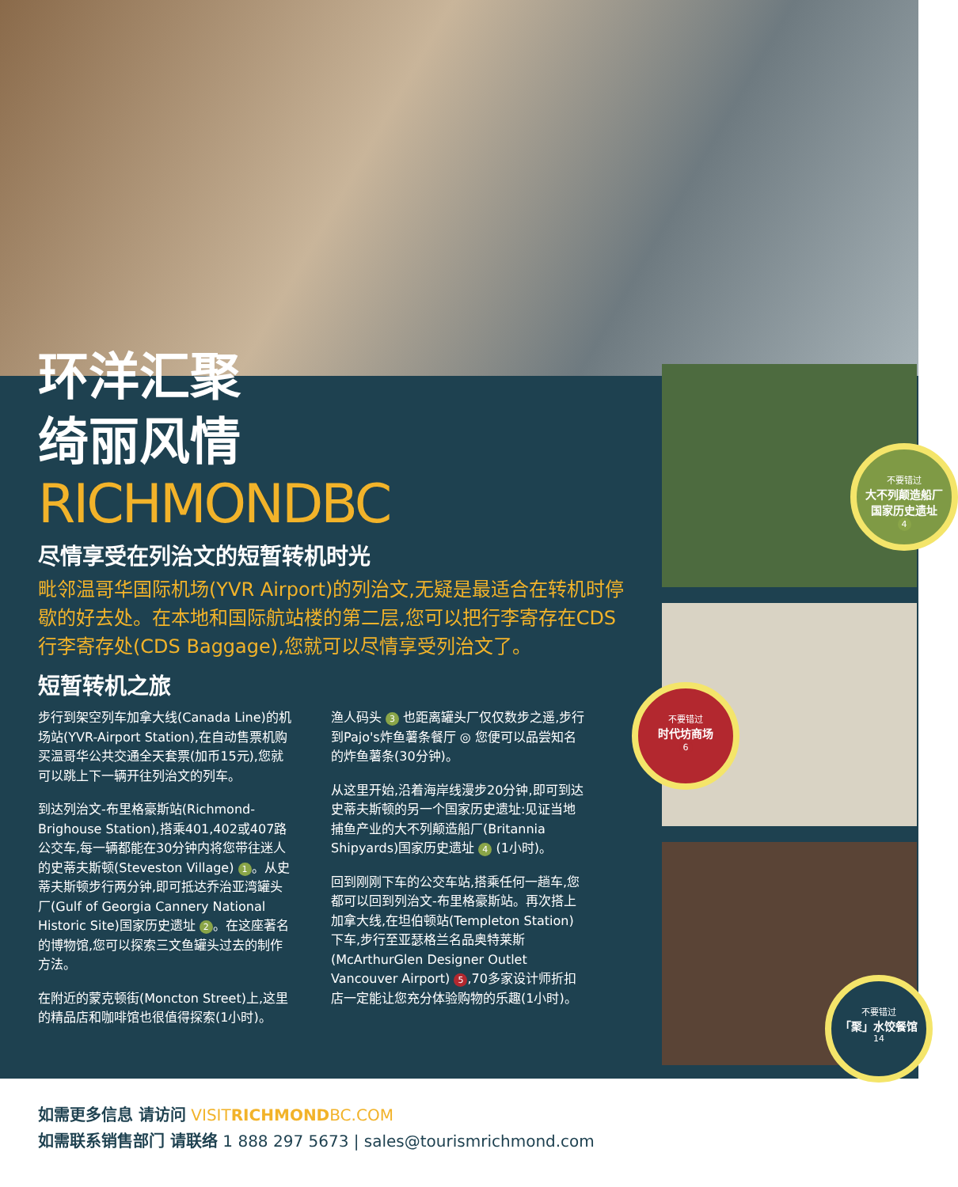环洋汇聚
绮丽风情
RICHMONDBC
尽情享受在列治文的短暂转机时光
毗邻温哥华国际机场(YVR Airport)的列治文,无疑是最适合在转机时停歇的好去处。在本地和国际航站楼的第二层,您可以把行李寄存在CDS行李寄存处(CDS Baggage),您就可以尽情享受列治文了。
短暂转机之旅
步行到架空列车加拿大线(Canada Line)的机场站(YVR-Airport Station),在自动售票机购买温哥华公共交通全天套票(加币15元),您就可以跳上下一辆开往列治文的列车。
到达列治文-布里格豪斯站(Richmond-Brighouse Station),搭乘401,402或407路公交车,每一辆都能在30分钟内将您带往迷人的史蒂夫斯顿(Steveston Village) 1 。从史蒂夫斯顿步行两分钟,即可抵达乔治亚湾罐头厂(Gulf of Georgia Cannery National Historic Site)国家历史遗址 2 。在这座著名的博物馆,您可以探索三文鱼罐头过去的制作方法。
在附近的蒙克顿街(Moncton Street)上,这里的精品店和咖啡馆也很值得探索(1小时)。
渔人码头 3 也距离罐头厂仅仅数步之遥,步行到Pajo's炸鱼薯条餐厅 ◎ 您便可以品尝知名的炸鱼薯条(30分钟)。
从这里开始,沿着海岸线漫步20分钟,即可到达史蒂夫斯顿的另一个国家历史遗址:见证当地捕鱼产业的大不列颠造船厂(Britannia Shipyards)国家历史遗址 4 (1小时)。
回到刚刚下车的公交车站,搭乘任何一趟车,您都可以回到列治文-布里格豪斯站。再次搭上加拿大线,在坦伯顿站(Templeton Station)下车,步行至亚瑟格兰名品奥特莱斯(McArthurGlen Designer Outlet Vancouver Airport) 5,70多家设计师折扣店一定能让您充分体验购物的乐趣(1小时)。
不要错过
大不列颠造船厂
国家历史遗址
4
不要错过
时代坊商场
6
不要错过
「聚」水饺餐馆
14
如需更多信息 请访问 VISITRICHMONDBC.COM
如需联系销售部门 请联络 1 888 297 5673 | sales@tourismrichmond.com